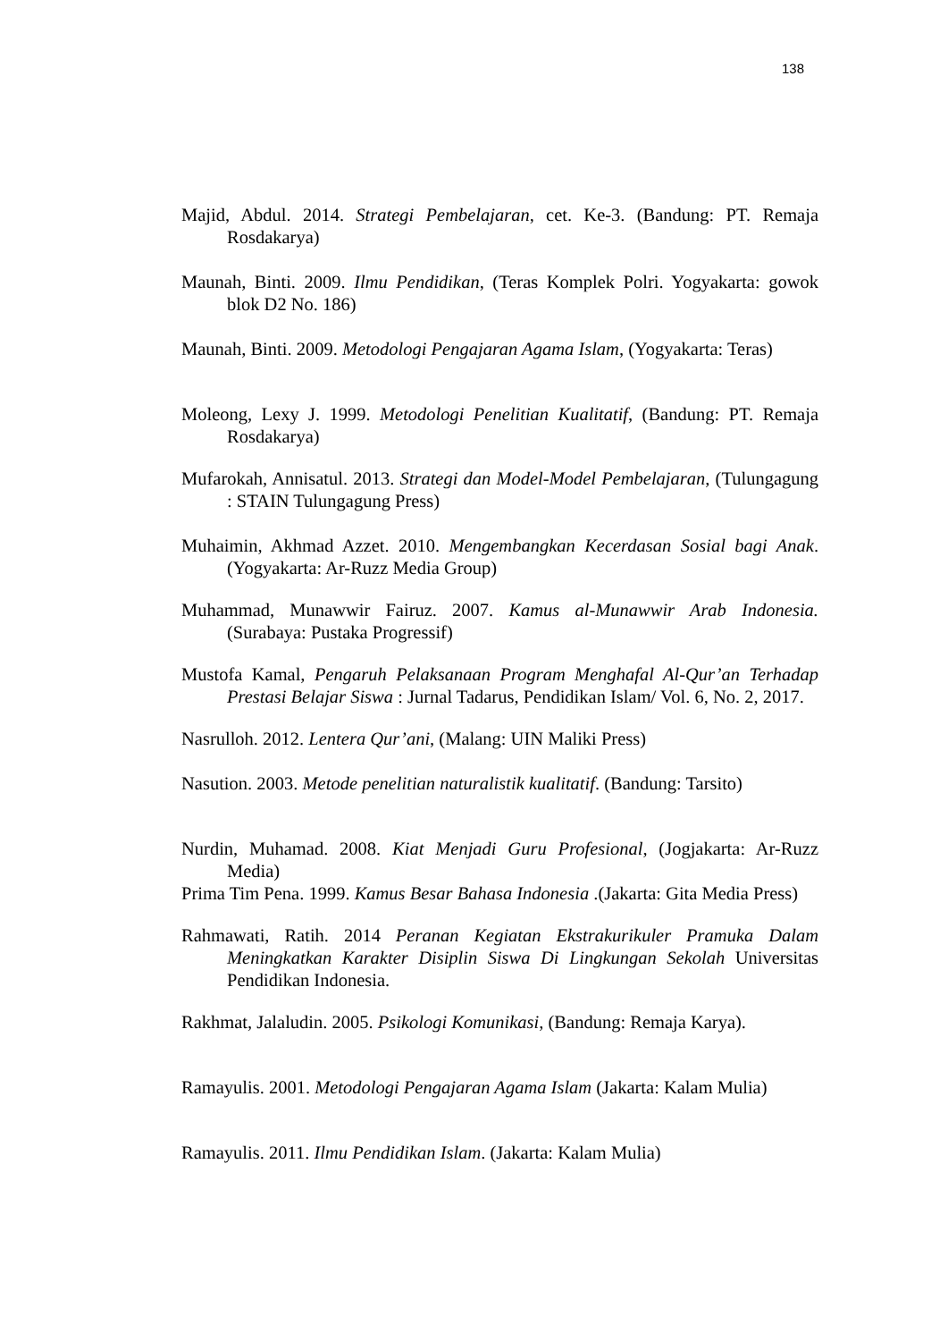138
Majid, Abdul. 2014. Strategi Pembelajaran, cet. Ke-3. (Bandung: PT. Remaja Rosdakarya)
Maunah, Binti. 2009. Ilmu Pendidikan, (Teras Komplek Polri. Yogyakarta: gowok blok D2 No. 186)
Maunah, Binti. 2009. Metodologi Pengajaran Agama Islam, (Yogyakarta: Teras)
Moleong, Lexy J. 1999. Metodologi Penelitian Kualitatif, (Bandung: PT. Remaja Rosdakarya)
Mufarokah, Annisatul. 2013. Strategi dan Model-Model Pembelajaran, (Tulungagung : STAIN Tulungagung Press)
Muhaimin, Akhmad Azzet. 2010. Mengembangkan Kecerdasan Sosial bagi Anak. (Yogyakarta: Ar-Ruzz Media Group)
Muhammad, Munawwir Fairuz. 2007. Kamus al-Munawwir Arab Indonesia. (Surabaya: Pustaka Progressif)
Mustofa Kamal, Pengaruh Pelaksanaan Program Menghafal Al-Qur’an Terhadap Prestasi Belajar Siswa : Jurnal Tadarus, Pendidikan Islam/ Vol. 6, No. 2, 2017.
Nasrulloh. 2012. Lentera Qur’ani, (Malang: UIN Maliki Press)
Nasution. 2003. Metode penelitian naturalistik kualitatif. (Bandung: Tarsito)
Nurdin, Muhamad. 2008. Kiat Menjadi Guru Profesional, (Jogjakarta: Ar-Ruzz Media)
Prima Tim Pena. 1999. Kamus Besar Bahasa Indonesia .(Jakarta: Gita Media Press)
Rahmawati, Ratih. 2014 Peranan Kegiatan Ekstrakurikuler Pramuka Dalam Meningkatkan Karakter Disiplin Siswa Di Lingkungan Sekolah Universitas Pendidikan Indonesia.
Rakhmat, Jalaludin. 2005. Psikologi Komunikasi, (Bandung: Remaja Karya).
Ramayulis. 2001. Metodologi Pengajaran Agama Islam (Jakarta: Kalam Mulia)
Ramayulis. 2011. Ilmu Pendidikan Islam. (Jakarta: Kalam Mulia)